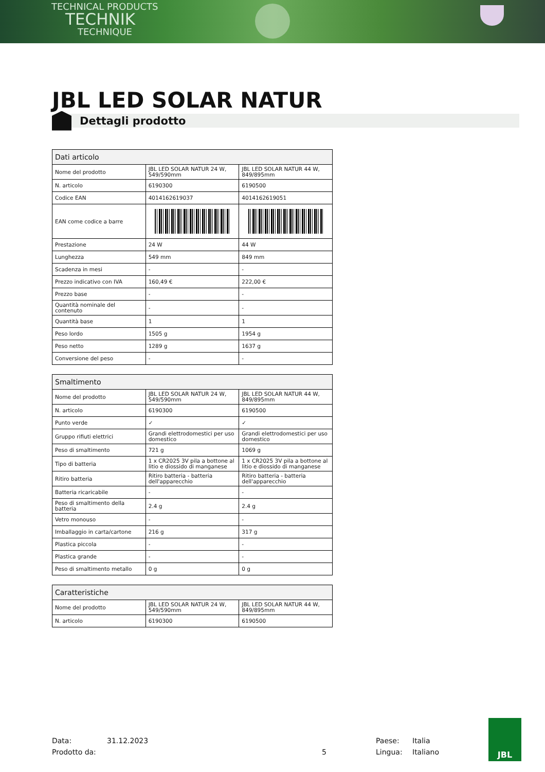TECHNICAL PRODUCTS
TECHNIK
TECHNIQUE
JBL LED SOLAR NATUR
Dettagli prodotto
| Dati articolo | | |
| --- | --- | --- |
| Nome del prodotto | JBL LED SOLAR NATUR 24 W, 549/590mm | JBL LED SOLAR NATUR 44 W, 849/895mm |
| N. articolo | 6190300 | 6190500 |
| Codice EAN | 4014162619037 | 4014162619051 |
| EAN come codice a barre | | |
| Prestazione | 24 W | 44 W |
| Lunghezza | 549 mm | 849 mm |
| Scadenza in mesi | - | - |
| Prezzo indicativo con IVA | 160,49 € | 222,00 € |
| Prezzo base | - | - |
| Quantità nominale del contenuto | - | - |
| Quantità base | 1 | 1 |
| Peso lordo | 1505 g | 1954 g |
| Peso netto | 1289 g | 1637 g |
| Conversione del peso | - | - |
| Smaltimento | | |
| --- | --- | --- |
| Nome del prodotto | JBL LED SOLAR NATUR 24 W, 549/590mm | JBL LED SOLAR NATUR 44 W, 849/895mm |
| N. articolo | 6190300 | 6190500 |
| Punto verde | ✓ | ✓ |
| Gruppo rifiuti elettrici | Grandi elettrodomestici per uso domestico | Grandi elettrodomestici per uso domestico |
| Peso di smaltimento | 721 g | 1069 g |
| Tipo di batteria | 1 x CR2025 3V pila a bottone al litio e diossido di manganese | 1 x CR2025 3V pila a bottone al litio e diossido di manganese |
| Ritiro batteria | Ritiro batteria - batteria dell'apparecchio | Ritiro batteria - batteria dell'apparecchio |
| Batteria ricaricabile | - | - |
| Peso di smaltimento della batteria | 2.4 g | 2.4 g |
| Vetro monouso | - | - |
| Imballaggio in carta/cartone | 216 g | 317 g |
| Plastica piccola | - | - |
| Plastica grande | - | - |
| Peso di smaltimento metallo | 0 g | 0 g |
| Caratteristiche | | |
| --- | --- | --- |
| Nome del prodotto | JBL LED SOLAR NATUR 24 W, 549/590mm | JBL LED SOLAR NATUR 44 W, 849/895mm |
| N. articolo | 6190300 | 6190500 |
Data:
Prodotto da:
31.12.2023
5 Paese:
Lingua:
Italia
Italiano
JBL